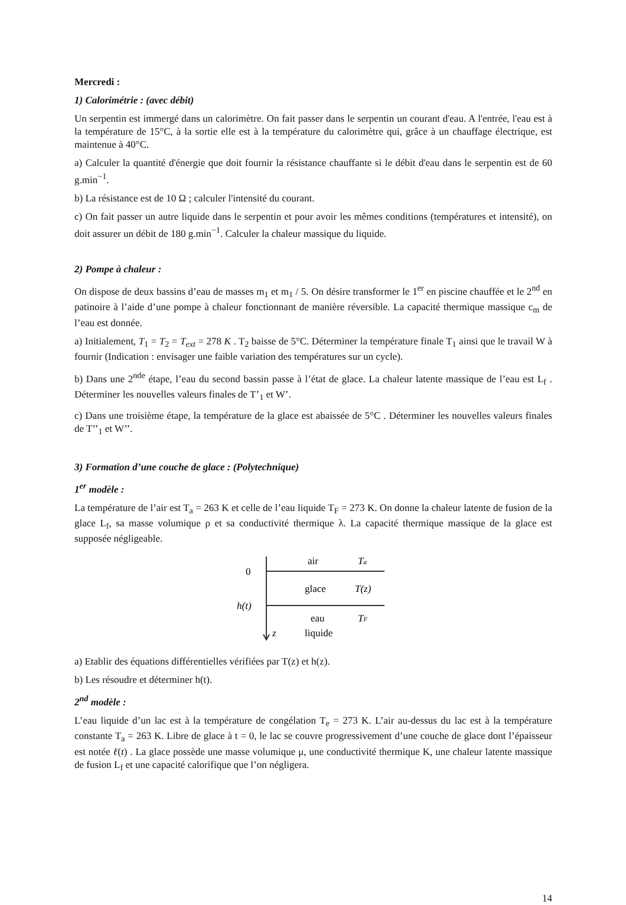Mercredi :
1) Calorimétrie : (avec débit)
Un serpentin est immergé dans un calorimètre. On fait passer dans le serpentin un courant d'eau. A l'entrée, l'eau est à la température de 15°C, à la sortie elle est à la température du calorimètre qui, grâce à un chauffage électrique, est maintenue à 40°C.
a) Calculer la quantité d'énergie que doit fournir la résistance chauffante si le débit d'eau dans le serpentin est de 60 g.min<sup>−1</sup>.
b) La résistance est de 10 Ω ; calculer l'intensité du courant.
c) On fait passer un autre liquide dans le serpentin et pour avoir les mêmes conditions (températures et intensité), on doit assurer un débit de 180 g.min<sup>−1</sup>. Calculer la chaleur massique du liquide.
2) Pompe à chaleur :
On dispose de deux bassins d’eau de masses m<sub>1</sub> et m<sub>1</sub> / 5. On désire transformer le 1<sup>er</sup> en piscine chauffée et le 2<sup>nd</sup> en patinoire à l’aide d’une pompe à chaleur fonctionnant de manière réversible. La capacité thermique massique c<sub>m</sub> de l’eau est donnée.
a) Initialement, T<sub>1</sub> = T<sub>2</sub> = T<sub>ext</sub> = 278 K . T<sub>2</sub> baisse de 5°C. Déterminer la température finale T<sub>1</sub> ainsi que le travail W à fournir (Indication : envisager une faible variation des températures sur un cycle).
b) Dans une 2<sup>nde</sup> étape, l’eau du second bassin passe à l’état de glace. La chaleur latente massique de l’eau est L<sub>f</sub> . Déterminer les nouvelles valeurs finales de T’<sub>1</sub> et W’.
c) Dans une troisième étape, la température de la glace est abaissée de 5°C . Déterminer les nouvelles valeurs finales de T’’<sub>1</sub> et W’’.
3) Formation d’une couche de glace : (Polytechnique)
1<sup>er</sup> modèle :
La température de l’air est T<sub>a</sub> = 263 K et celle de l’eau liquide T<sub>F</sub> = 273 K. On donne la chaleur latente de fusion de la glace L<sub>f</sub>, sa masse volumique ρ et sa conductivité thermique λ. La capacité thermique massique de la glace est supposée négligeable.
0
h(t)
air
Ta
glace
T(z)
eau
liquide
TF
z
a) Etablir des équations différentielles vérifiées par T(z) et h(z).
b) Les résoudre et déterminer h(t).
2<sup>nd</sup> modèle :
L’eau liquide d’un lac est à la température de congélation T<sub>e</sub> = 273 K. L’air au-dessus du lac est à la température constante T<sub>a</sub> = 263 K. Libre de glace à t = 0, le lac se couvre progressivement d’une couche de glace dont l’épaisseur est notée ℓ(t) . La glace possède une masse volumique μ, une conductivité thermique K, une chaleur latente massique de fusion L<sub>f</sub> et une capacité calorifique que l’on négligera.
14